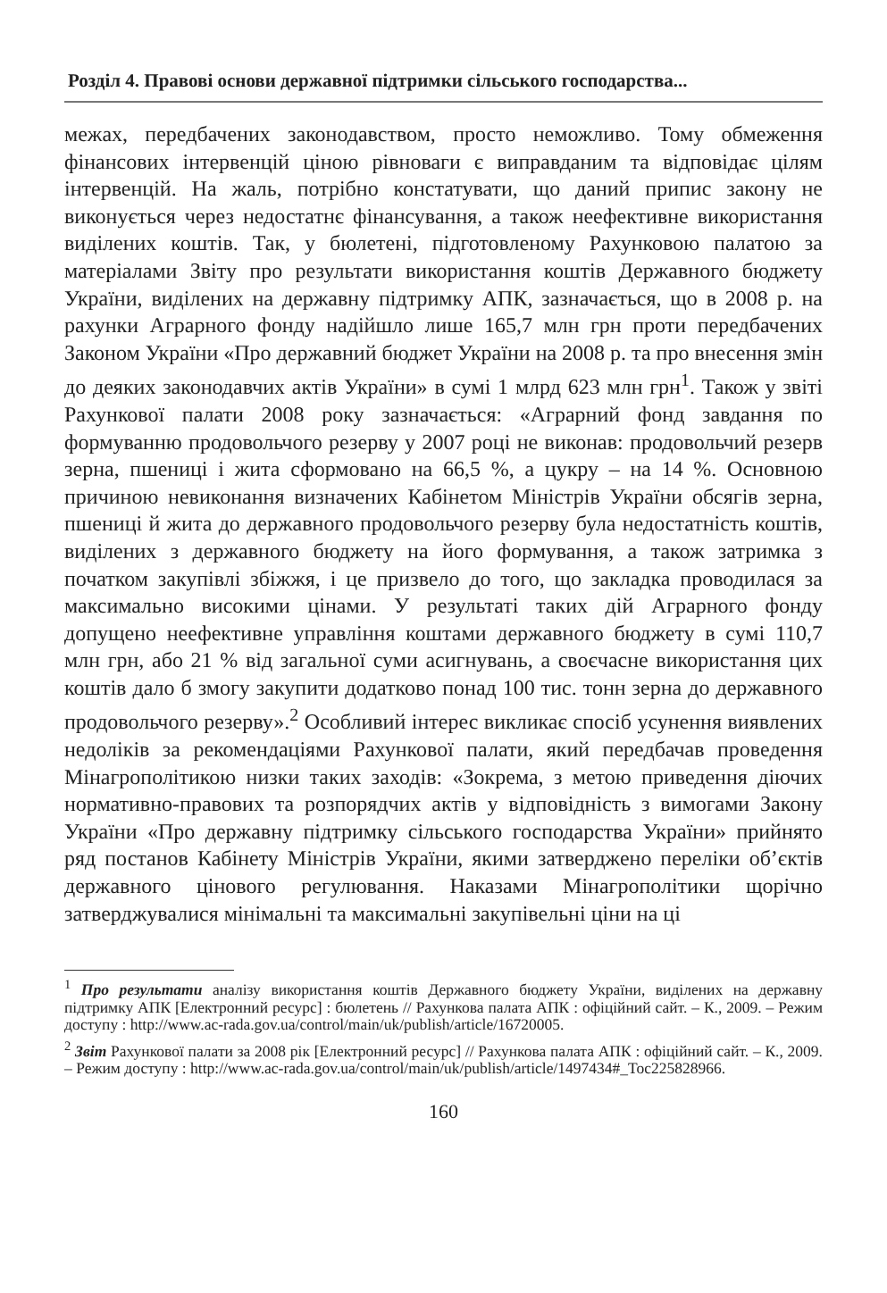Розділ 4. Правові основи державної підтримки сільського господарства...
межах, передбачених законодавством, просто неможливо. Тому обмеження фінансових інтервенцій ціною рівноваги є виправданим та відповідає цілям інтервенцій. На жаль, потрібно констатувати, що даний припис закону не виконується через недостатнє фінансування, а також неефективне використання виділених коштів. Так, у бюлетені, підготовленому Рахунковою палатою за матеріалами Звіту про результати використання коштів Державного бюджету України, виділених на державну підтримку АПК, зазначається, що в 2008 р. на рахунки Аграрного фонду надійшло лише 165,7 млн грн проти передбачених Законом України «Про державний бюджет України на 2008 р. та про внесення змін до деяких законодавчих актів України» в сумі 1 млрд 623 млн грн<sup>1</sup>. Також у звіті Рахункової палати 2008 року зазначається: «Аграрний фонд завдання по формуванню продовольчого резерву у 2007 році не виконав: продовольчий резерв зерна, пшениці і жита сформовано на 66,5 %, а цукру – на 14 %. Основною причиною невиконання визначених Кабінетом Міністрів України обсягів зерна, пшениці й жита до державного продовольчого резерву була недостатність коштів, виділених з державного бюджету на його формування, а також затримка з початком закупівлі збіжжя, і це призвело до того, що закладка проводилася за максимально високими цінами. У результаті таких дій Аграрного фонду допущено неефективне управління коштами державного бюджету в сумі 110,7 млн грн, або 21 % від загальної суми асигнувань, а своєчасне використання цих коштів дало б змогу закупити додатково понад 100 тис. тонн зерна до державного продовольчого резерву».<sup>2</sup> Особливий інтерес викликає спосіб усунення виявлених недоліків за рекомендаціями Рахункової палати, який передбачав проведення Мінагрополітикою низки таких заходів: «Зокрема, з метою приведення діючих нормативно-правових та розпорядчих актів у відповідність з вимогами Закону України «Про державну підтримку сільського господарства України» прийнято ряд постанов Кабінету Міністрів України, якими затверджено переліки об’єктів державного цінового регулювання. Наказами Мінагрополітики щорічно затверджувалися мінімальні та максимальні закупівельні ціни на ці
<sup>1</sup> Про результати аналізу використання коштів Державного бюджету України, виділених на державну підтримку АПК [Електронний ресурс] : бюлетень // Рахункова палата АПК : офіційний сайт. – К., 2009. – Режим доступу : http://www.ac-rada.gov.ua/control/main/uk/publish/article/16720005.
<sup>2</sup> Звіт Рахункової палати за 2008 рік [Електронний ресурс] // Рахункова палата АПК : офіційний сайт. – К., 2009. – Режим доступу : http://www.ac-rada.gov.ua/control/main/uk/publish/article/1497434#_Toc225828966.
160